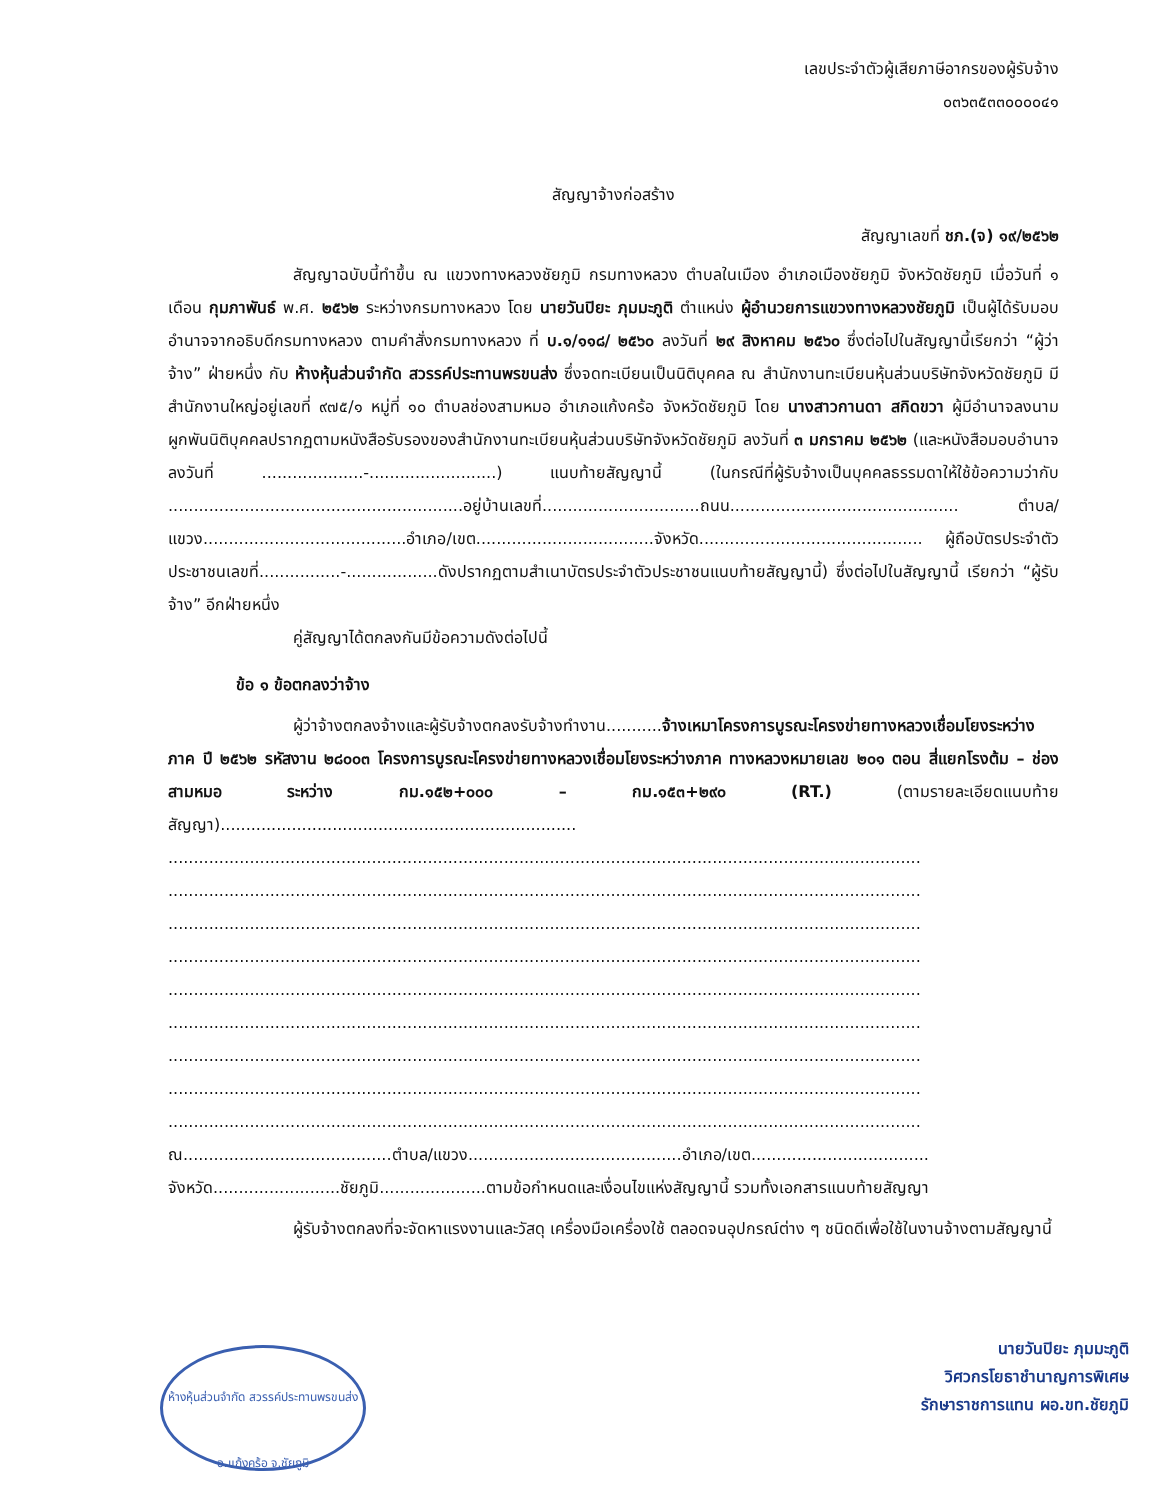เลขประจำตัวผู้เสียภาษีอากรของผู้รับจ้าง
๐๓๖๓๕๓๓๐๐๐๐๔๑
สัญญาจ้างก่อสร้าง
สัญญาเลขที่ ชภ.(จ) ๑๙/๒๕๖๒
สัญญาฉบับนี้ทำขึ้น ณ แขวงทางหลวงชัยภูมิ กรมทางหลวง ตำบลในเมือง อำเภอเมืองชัยภูมิ จังหวัดชัยภูมิ เมื่อวันที่ ๑ เดือน กุมภาพันธ์ พ.ศ. ๒๕๖๒ ระหว่างกรมทางหลวง โดย นายวันปิยะ ภุมมะภูติ ตำแหน่ง ผู้อำนวยการแขวงทางหลวงชัยภูมิ เป็นผู้ได้รับมอบอำนาจจากอธิบดีกรมทางหลวง ตามคำสั่งกรมทางหลวง ที่ บ.๑/๑๑๘/ ๒๕๖๐ ลงวันที่ ๒๙ สิงหาคม ๒๕๖๐ ซึ่งต่อไปในสัญญานี้เรียกว่า “ผู้ว่าจ้าง” ฝ่ายหนึ่ง กับ ห้างหุ้นส่วนจำกัด สวรรค์ประทานพรขนส่ง ซึ่งจดทะเบียนเป็นนิติบุคคล ณ สำนักงานทะเบียนหุ้นส่วนบริษัทจังหวัดชัยภูมิ มีสำนักงานใหญ่อยู่เลขที่ ๙๗๕/๑ หมู่ที่ ๑๐ ตำบลช่องสามหมอ อำเภอแก้งคร้อ จังหวัดชัยภูมิ โดย นางสาวกานดา สกิดขวา ผู้มีอำนาจลงนามผูกพันนิติบุคคลปรากฏตามหนังสือรับรองของสำนักงานทะเบียนหุ้นส่วนบริษัทจังหวัดชัยภูมิ ลงวันที่ ๓ มกราคม ๒๕๖๒ (และหนังสือมอบอำนาจลงวันที่ ....................-.........................) แนบท้ายสัญญานี้ (ในกรณีที่ผู้รับจ้างเป็นบุคคลธรรมดาให้ใช้ข้อความว่ากับ ..........................................................อยู่บ้านเลขที่...............................ถนน............................................. ตำบล/แขวง........................................อำเภอ/เขต...................................จังหวัด............................................ ผู้ถือบัตรประจำตัวประชาชนเลขที่................-..................ดังปรากฏตามสำเนาบัตรประจำตัวประชาชนแนบท้ายสัญญานี้) ซึ่งต่อไปในสัญญานี้ เรียกว่า “ผู้รับจ้าง” อีกฝ่ายหนึ่ง
คู่สัญญาได้ตกลงกันมีข้อความดังต่อไปนี้
ข้อ ๑ ข้อตกลงว่าจ้าง
ผู้ว่าจ้างตกลงจ้างและผู้รับจ้างตกลงรับจ้างทำงาน...........จ้างเหมาโครงการบูรณะโครงข่ายทางหลวงเชื่อมโยงระหว่างภาค ปี ๒๕๖๒ รหัสงาน ๒๘๐๐๓ โครงการบูรณะโครงข่ายทางหลวงเชื่อมโยงระหว่างภาค ทางหลวงหมายเลข ๒๐๑ ตอน สี่แยกโรงต้ม – ช่องสามหมอ ระหว่าง กม.๑๕๒+๐๐๐ – กม.๑๕๓+๒๙๐ (RT.) (ตามรายละเอียดแนบท้ายสัญญา)......................................................................
....................................................................................................................................................
....................................................................................................................................................
....................................................................................................................................................
....................................................................................................................................................
....................................................................................................................................................
....................................................................................................................................................
....................................................................................................................................................
....................................................................................................................................................
....................................................................................................................................................
ณ.........................................ตำบล/แขวง..........................................อำเภอ/เขต...................................
จังหวัด.........................ชัยภูมิ.....................ตามข้อกำหนดและเงื่อนไขแห่งสัญญานี้ รวมทั้งเอกสารแนบท้ายสัญญา
ผู้รับจ้างตกลงที่จะจัดหาแรงงานและวัสดุ เครื่องมือเครื่องใช้ ตลอดจนอุปกรณ์ต่าง ๆ ชนิดดีเพื่อใช้ในงานจ้างตามสัญญานี้
ห้างหุ้นส่วนจำกัด สวรรค์ประทานพรขนส่ง
อ.แก้งคร้อ จ.ชัยภูมิ
นายวันปิยะ ภุมมะภูติ
วิศวกรโยธาชำนาญการพิเศษ
รักษาราชการแทน ผอ.ขท.ชัยภูมิ